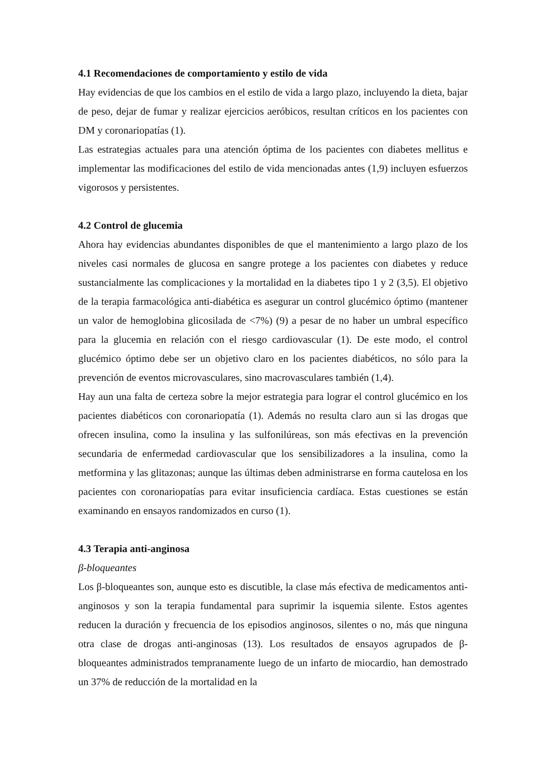4.1 Recomendaciones de comportamiento y estilo de vida
Hay evidencias de que los cambios en el estilo de vida a largo plazo, incluyendo la dieta, bajar de peso, dejar de fumar y realizar ejercicios aeróbicos, resultan críticos en los pacientes con DM y coronariopatías (1).
Las estrategias actuales para una atención óptima de los pacientes con diabetes mellitus e implementar las modificaciones del estilo de vida mencionadas antes (1,9) incluyen esfuerzos vigorosos y persistentes.
4.2 Control de glucemia
Ahora hay evidencias abundantes disponibles de que el mantenimiento a largo plazo de los niveles casi normales de glucosa en sangre protege a los pacientes con diabetes y reduce sustancialmente las complicaciones y la mortalidad en la diabetes tipo 1 y 2 (3,5). El objetivo de la terapia farmacológica anti-diabética es asegurar un control glucémico óptimo (mantener un valor de hemoglobina glicosilada de <7%) (9) a pesar de no haber un umbral específico para la glucemia en relación con el riesgo cardiovascular (1). De este modo, el control glucémico óptimo debe ser un objetivo claro en los pacientes diabéticos, no sólo para la prevención de eventos microvasculares, sino macrovasculares también (1,4).
Hay aun una falta de certeza sobre la mejor estrategia para lograr el control glucémico en los pacientes diabéticos con coronariopatía (1). Además no resulta claro aun si las drogas que ofrecen insulina, como la insulina y las sulfonilúreas, son más efectivas en la prevención secundaria de enfermedad cardiovascular que los sensibilizadores a la insulina, como la metformina y las glitazonas; aunque las últimas deben administrarse en forma cautelosa en los pacientes con coronariopatías para evitar insuficiencia cardíaca. Estas cuestiones se están examinando en ensayos randomizados en curso (1).
4.3 Terapia anti-anginosa
β-bloqueantes
Los β-bloqueantes son, aunque esto es discutible, la clase más efectiva de medicamentos anti-anginosos y son la terapia fundamental para suprimir la isquemia silente. Estos agentes reducen la duración y frecuencia de los episodios anginosos, silentes o no, más que ninguna otra clase de drogas anti-anginosas (13). Los resultados de ensayos agrupados de β-bloqueantes administrados tempranamente luego de un infarto de miocardio, han demostrado un 37% de reducción de la mortalidad en la